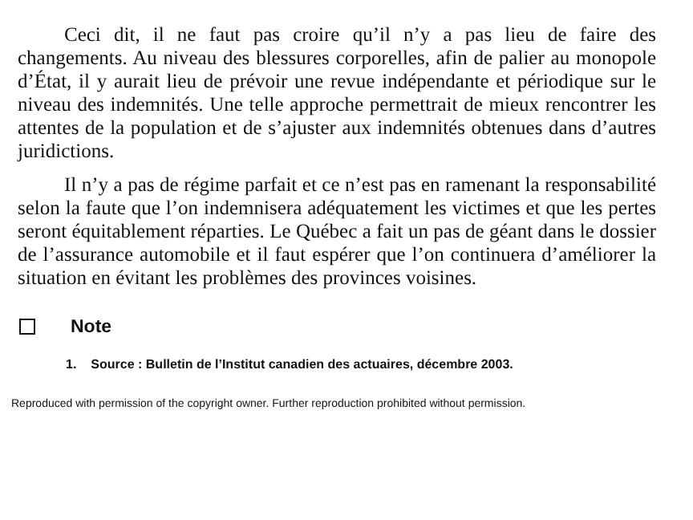Ceci dit, il ne faut pas croire qu’il n’y a pas lieu de faire des changements. Au niveau des blessures corporelles, afin de palier au monopole d’État, il y aurait lieu de prévoir une revue indépendante et périodique sur le niveau des indemnités. Une telle approche permettrait de mieux rencontrer les attentes de la population et de s’ajuster aux indemnités obtenues dans d’autres juridictions.
Il n’y a pas de régime parfait et ce n’est pas en ramenant la responsabilité selon la faute que l’on indemnisera adéquatement les victimes et que les pertes seront équitablement réparties. Le Québec a fait un pas de géant dans le dossier de l’assurance automobile et il faut espérer que l’on continuera d’améliorer la situation en évitant les problèmes des provinces voisines.
Note
1. Source : Bulletin de l’Institut canadien des actuaires, décembre 2003.
Reproduced with permission of the copyright owner. Further reproduction prohibited without permission.